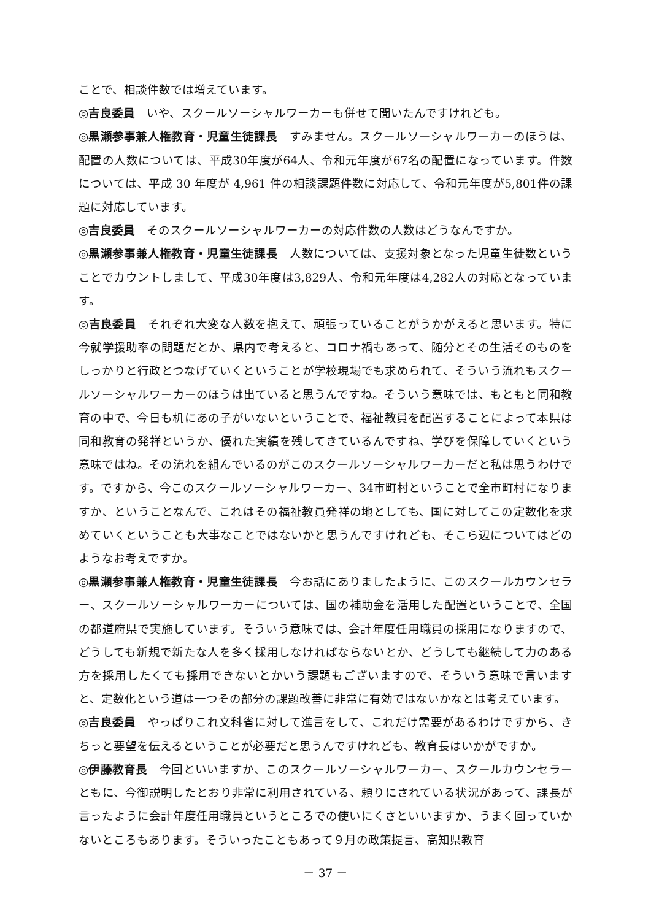ことで、相談件数では増えています。
◎吉良委員　いや、スクールソーシャルワーカーも併せて聞いたんですけれども。
◎黒瀬参事兼人権教育・児童生徒課長　すみません。スクールソーシャルワーカーのほうは、配置の人数については、平成30年度が64人、令和元年度が67名の配置になっています。件数については、平成 30 年度が 4,961 件の相談課題件数に対応して、令和元年度が5,801件の課題に対応しています。
◎吉良委員　そのスクールソーシャルワーカーの対応件数の人数はどうなんですか。
◎黒瀬参事兼人権教育・児童生徒課長　人数については、支援対象となった児童生徒数ということでカウントしまして、平成30年度は3,829人、令和元年度は4,282人の対応となっています。
◎吉良委員　それぞれ大変な人数を抱えて、頑張っていることがうかがえると思います。特に今就学援助率の問題だとか、県内で考えると、コロナ禍もあって、随分とその生活そのものをしっかりと行政とつなげていくということが学校現場でも求められて、そういう流れもスクールソーシャルワーカーのほうは出ていると思うんですね。そういう意味では、もともと同和教育の中で、今日も机にあの子がいないということで、福祉教員を配置することによって本県は同和教育の発祥というか、優れた実績を残してきているんですね、学びを保障していくという意味ではね。その流れを組んでいるのがこのスクールソーシャルワーカーだと私は思うわけです。ですから、今このスクールソーシャルワーカー、34市町村ということで全市町村になりますか、ということなんで、これはその福祉教員発祥の地としても、国に対してこの定数化を求めていくということも大事なことではないかと思うんですけれども、そこら辺についてはどのようなお考えですか。
◎黒瀬参事兼人権教育・児童生徒課長　今お話にありましたように、このスクールカウンセラー、スクールソーシャルワーカーについては、国の補助金を活用した配置ということで、全国の都道府県で実施しています。そういう意味では、会計年度任用職員の採用になりますので、どうしても新規で新たな人を多く採用しなければならないとか、どうしても継続して力のある方を採用したくても採用できないとかいう課題もございますので、そういう意味で言いますと、定数化という道は一つその部分の課題改善に非常に有効ではないかなとは考えています。
◎吉良委員　やっぱりこれ文科省に対して進言をして、これだけ需要があるわけですから、きちっと要望を伝えるということが必要だと思うんですけれども、教育長はいかがですか。
◎伊藤教育長　今回といいますか、このスクールソーシャルワーカー、スクールカウンセラーともに、今御説明したとおり非常に利用されている、頼りにされている状況があって、課長が言ったように会計年度任用職員というところでの使いにくさといいますか、うまく回っていかないところもあります。そういったこともあって９月の政策提言、高知県教育
－ 37 －